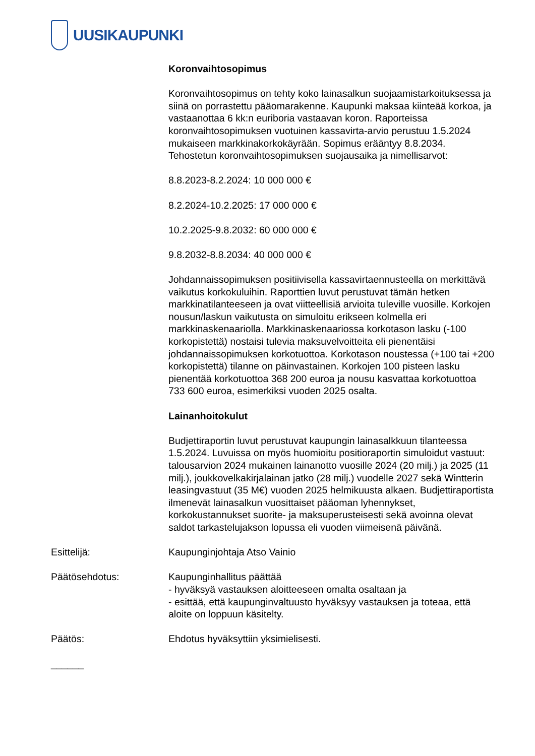UUSIKAUPUNKI
Koronvaihtosopimus
Koronvaihtosopimus on tehty koko lainasalkun suojaamistarkoituksessa ja siinä on porrastettu pääomarakenne. Kaupunki maksaa kiinteää korkoa, ja vastaanottaa 6 kk:n euriboria vastaavan koron. Raporteissa koronvaihtosopimuksen vuotuinen kassavirta-arvio perustuu 1.5.2024 mukaiseen markkinakorkokäyrään. Sopimus erääntyy 8.8.2034. Tehostetun koronvaihtosopimuksen suojausaika ja nimellisarvot:
8.8.2023-8.2.2024: 10 000 000 €
8.2.2024-10.2.2025: 17 000 000 €
10.2.2025-9.8.2032: 60 000 000 €
9.8.2032-8.8.2034: 40 000 000 €
Johdannaissopimuksen positiivisella kassavirtaennusteella on merkittävä vaikutus korkokuluihin. Raporttien luvut perustuvat tämän hetken markkinatilanteeseen ja ovat viitteellisiä arvioita tuleville vuosille. Korkojen nousun/laskun vaikutusta on simuloitu erikseen kolmella eri markkinaskenaariolla. Markkinaskenaariossa korkotason lasku (-100 korkopistettä) nostaisi tulevia maksuvelvoitteita eli pienentäisi johdannaissopimuksen korkotuottoa. Korkotason noustessa (+100 tai +200 korkopistettä) tilanne on päinvastainen. Korkojen 100 pisteen lasku pienentää korkotuottoa 368 200 euroa ja nousu kasvattaa korkotuottoa 733 600 euroa, esimerkiksi vuoden 2025 osalta.
Lainanhoitokulut
Budjettiraportin luvut perustuvat kaupungin lainasalkkuun tilanteessa 1.5.2024. Luvuissa on myös huomioitu positioraportin simuloidut vastuut: talousarvion 2024 mukainen lainanotto vuosille 2024 (20 milj.) ja 2025 (11 milj.), joukkovelkakirjalainan jatko (28 milj.) vuodelle 2027 sekä Wintterin leasingvastuut (35 M€) vuoden 2025 helmikuusta alkaen. Budjettiraportista ilmenevät lainasalkun vuosittaiset pääoman lyhennykset, korkokustannukset suorite- ja maksuperusteisesti sekä avoinna olevat saldot tarkastelujakson lopussa eli vuoden viimeisenä päivänä.
Esittelijä: Kaupunginjohtaja Atso Vainio
Päätösehdotus: Kaupunginhallitus päättää
- hyväksyä vastauksen aloitteeseen omalta osaltaan ja
- esittää, että kaupunginvaltuusto hyväksyy vastauksen ja toteaa, että aloite on loppuun käsitelty.
Päätös: Ehdotus hyväksyttiin yksimielisesti.
______